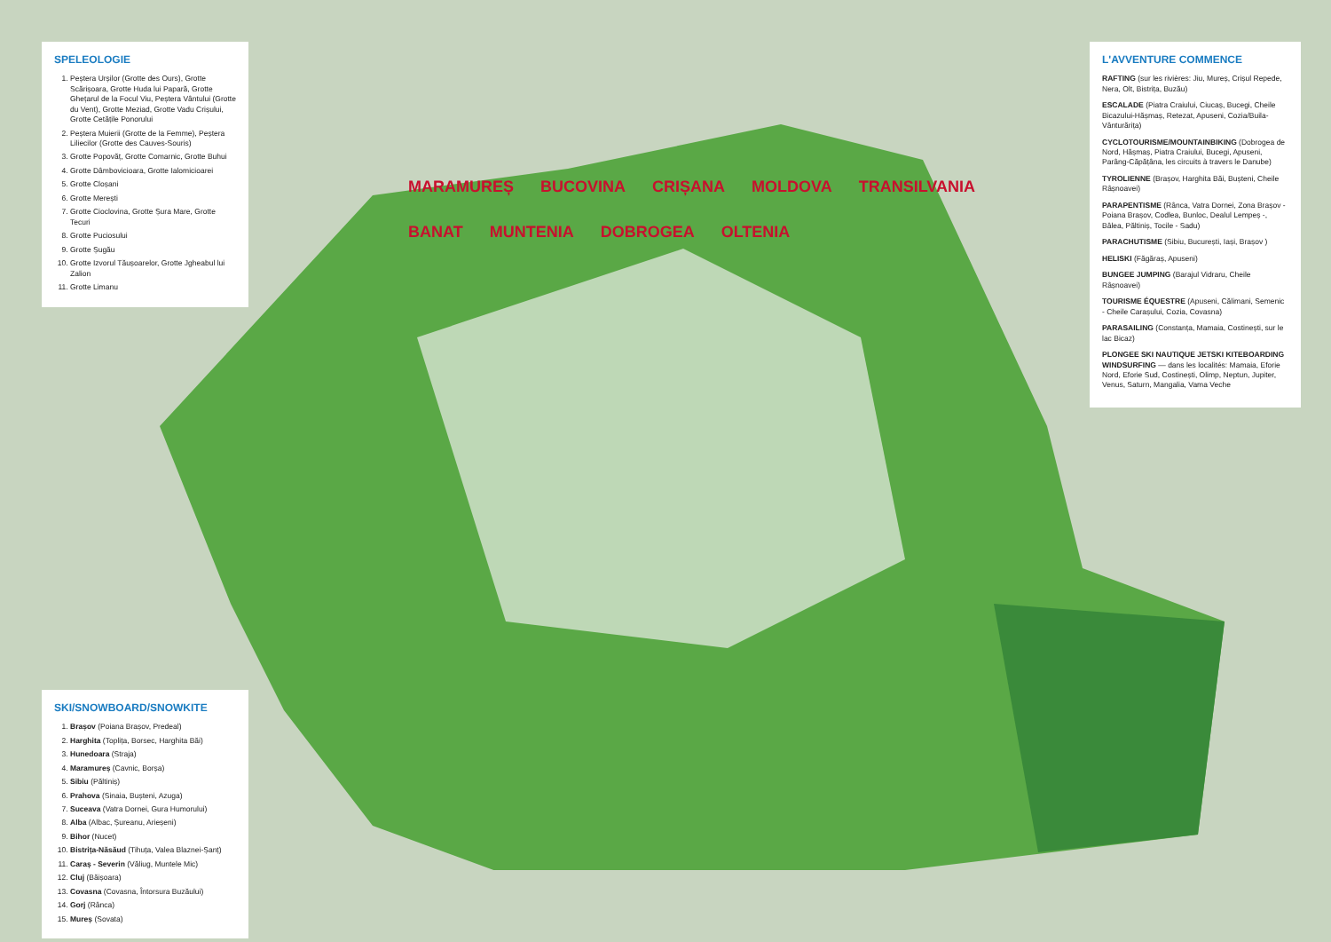SPELEOLOGIE
1. Peștera Urșilor (Grotte des Ours), Grotte Scărișoara, Grotte Huda lui Papară, Grotte Ghețarul de la Focul Viu, Peștera Vântului (Grotte du Vent), Grotte Meziad, Grotte Vadu Crișului, Grotte Cetățile Ponorului
2. Peștera Muierii (Grotte de la Femme), Peștera Liliecilor (Grotte des Cauves-Souris)
3. Grotte Popovăț, Grotte Comarnic, Grotte Buhui
4. Grotte Dâmbovicioara, Grotte Ialomicioarei
5. Grotte Cloșani
6. Grotte Merești
7. Grotte Cioclovina, Grotte Șura Mare, Grotte Tecuri
8. Grotte Puciosului
9. Grotte Șugău
10. Grotte Izvorul Tăușoarelor, Grotte Jgheabul lui Zalion
11. Grotte Limanu
MARAMUREȘ BUCOVINA CRIȘANA MOLDOVA TRANSILVANIA BANAT MUNTENIA DOBROGEA OLTENIA
L'AVVENTURE COMMENCE
RAFTING (sur les rivières: Jiu, Mureș, Crișul Repede, Nera, Olt, Bistrița, Buzău)
ESCALADE (Piatra Craiului, Ciucaș, Bucegi, Cheile Bicazului-Hășmaș, Retezat, Apuseni, Cozia/Buila-Vânturărița)
CYCLOTOURISME/MOUNTAINBIKING (Dobrogea de Nord, Hășmaș, Piatra Craiului, Bucegi, Apuseni, Parâng-Căpățâna, les circuits à travers le Danube)
TYROLIENNE (Brașov, Harghita Băi, Bușteni, Cheile Râșnoavei)
PARAPENTISME (Rânca, Vatra Dornei, Zona Brașov - Poiana Brașov, Codlea, Bunloc, Dealul Lempeș -, Bâlea, Păltiniș, Tocile - Sadu)
PARACHUTISME (Sibiu, București, Iași, Brașov )
HELISKI (Făgăraș, Apuseni)
BUNGEE JUMPING (Barajul Vidraru, Cheile Râșnoavei)
TOURISME ÉQUESTRE (Apuseni, Călimani, Semenic - Cheile Carașului, Cozia, Covasna)
PARASAILING (Constanța, Mamaia, Costinești, sur le lac Bicaz)
PLONGEE SKI NAUTIQUE JETSKI KITEBOARDING WINDSURFING — dans les localités: Mamaia, Eforie Nord, Eforie Sud, Costinești, Olimp, Neptun, Jupiter, Venus, Saturn, Mangalia, Vama Veche
SKI/SNOWBOARD/SNOWKITE
1. Brașov (Poiana Brașov, Predeal)
2. Harghita (Toplița, Borsec, Harghita Băi)
3. Hunedoara (Straja)
4. Maramureș (Cavnic, Borșa)
5. Sibiu (Păltiniș)
6. Prahova (Sinaia, Bușteni, Azuga)
7. Suceava (Vatra Dornei, Gura Humorului)
8. Alba (Albac, Șureanu, Arieșeni)
9. Bihor (Nucet)
10. Bistrița-Năsăud (Tihuța, Valea Blaznei-Șanț)
11. Caraș - Severin (Văliug, Muntele Mic)
12. Cluj (Băișoara)
13. Covasna (Covasna, Întorsura Buzăului)
14. Gorj (Rânca)
15. Mureș (Sovata)